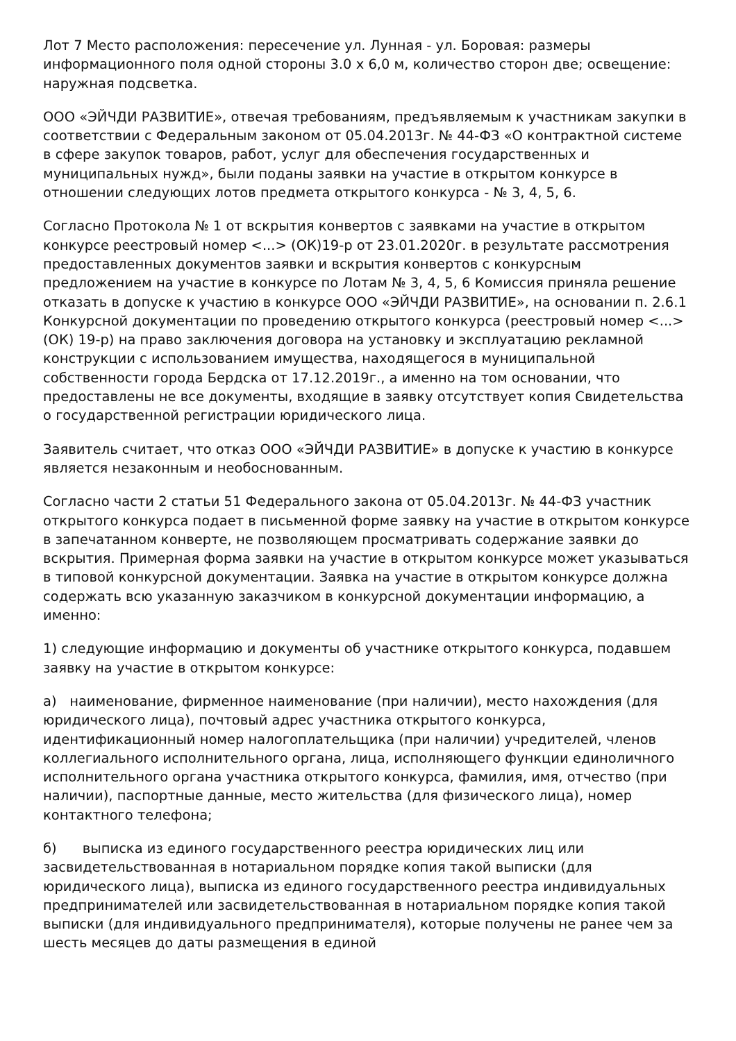Лот 7 Место расположения: пересечение ул. Лунная - ул. Боровая: размеры информационного поля одной стороны 3.0 х 6,0 м, количество сторон две; освещение: наружная подсветка.
ООО «ЭЙЧДИ РАЗВИТИЕ», отвечая требованиям, предъявляемым к участникам закупки в соответствии с Федеральным законом от 05.04.2013г. № 44-ФЗ «О контрактной системе в сфере закупок товаров, работ, услуг для обеспечения государственных и муниципальных нужд», были поданы заявки на участие в открытом конкурсе в отношении следующих лотов предмета открытого конкурса - № 3, 4, 5, 6.
Согласно Протокола № 1 от вскрытия конвертов с заявками на участие в открытом конкурсе реестровый номер <...> (ОК)19-р от 23.01.2020г. в результате рассмотрения предоставленных документов заявки и вскрытия конвертов с конкурсным предложением на участие в конкурсе по Лотам № 3, 4, 5, 6 Комиссия приняла решение отказать в допуске к участию в конкурсе ООО «ЭЙЧДИ РАЗВИТИЕ», на основании п. 2.6.1 Конкурсной документации по проведению открытого конкурса (реестровый номер <...> (ОК) 19-р) на право заключения договора на установку и эксплуатацию рекламной конструкции с использованием имущества, находящегося в муниципальной собственности города Бердска от 17.12.2019г., а именно на том основании, что предоставлены не все документы, входящие в заявку отсутствует копия Свидетельства о государственной регистрации юридического лица.
Заявитель считает, что отказ ООО «ЭЙЧДИ РАЗВИТИЕ» в допуске к участию в конкурсе является незаконным и необоснованным.
Согласно части 2 статьи 51 Федерального закона от 05.04.2013г. № 44-ФЗ участник открытого конкурса подает в письменной форме заявку на участие в открытом конкурсе в запечатанном конверте, не позволяющем просматривать содержание заявки до вскрытия. Примерная форма заявки на участие в открытом конкурсе может указываться в типовой конкурсной документации. Заявка на участие в открытом конкурсе должна содержать всю указанную заказчиком в конкурсной документации информацию, а именно:
1) следующие информацию и документы об участнике открытого конкурса, подавшем заявку на участие в открытом конкурсе:
а) наименование, фирменное наименование (при наличии), место нахождения (для юридического лица), почтовый адрес участника открытого конкурса, идентификационный номер налогоплательщика (при наличии) учредителей, членов коллегиального исполнительного органа, лица, исполняющего функции единоличного исполнительного органа участника открытого конкурса, фамилия, имя, отчество (при наличии), паспортные данные, место жительства (для физического лица), номер контактного телефона;
б) выписка из единого государственного реестра юридических лиц или засвидетельствованная в нотариальном порядке копия такой выписки (для юридического лица), выписка из единого государственного реестра индивидуальных предпринимателей или засвидетельствованная в нотариальном порядке копия такой выписки (для индивидуального предпринимателя), которые получены не ранее чем за шесть месяцев до даты размещения в единой